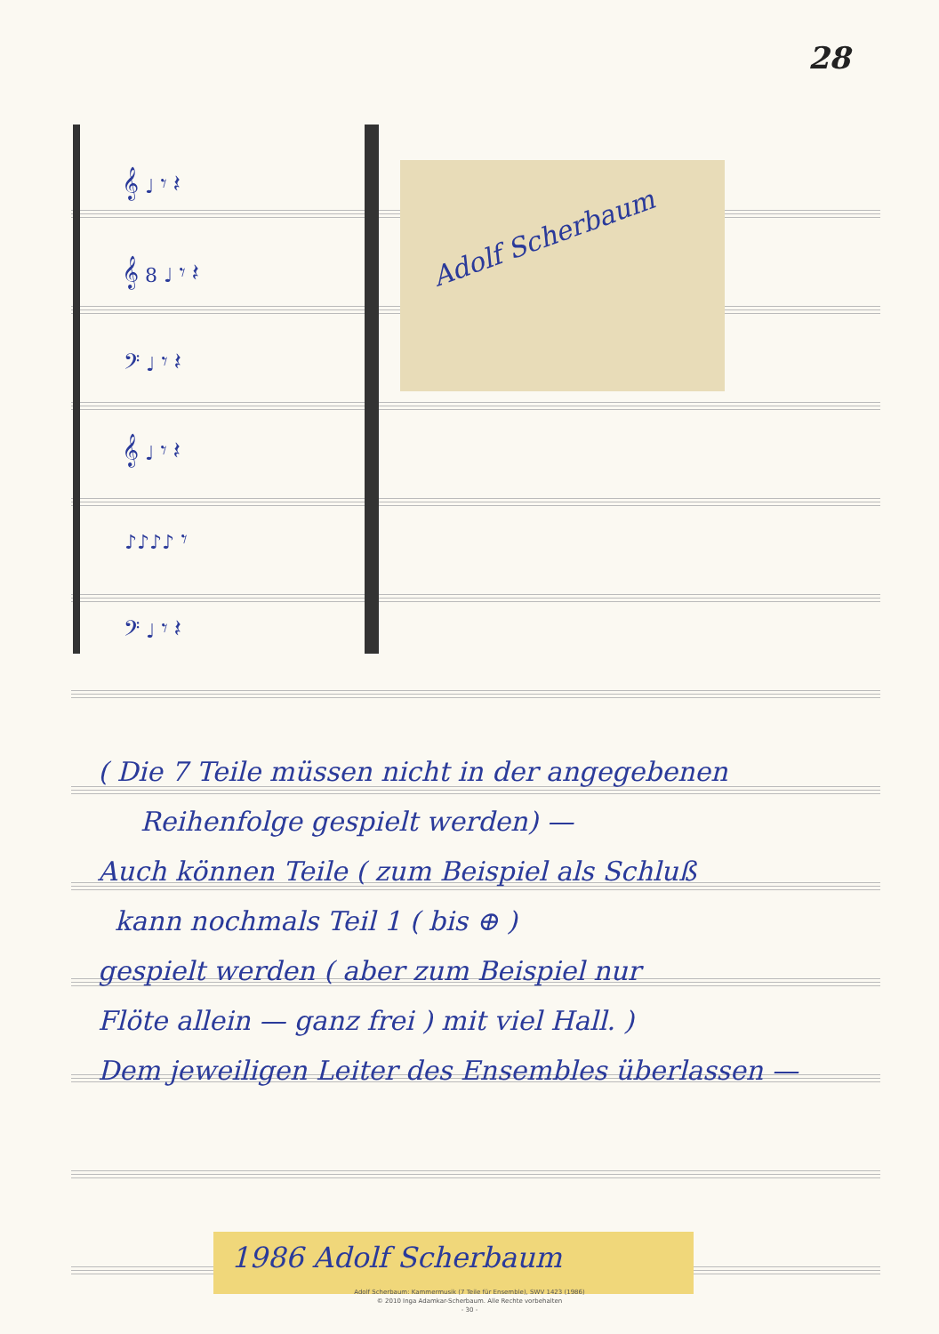28
𝄞 ♩ 𝄾 𝄽
𝄞 8 ♩ 𝄾 𝄽
𝄢 ♩ 𝄾 𝄽
𝄞 ♩ 𝄾 𝄽
♪♪♪♪ 𝄾
𝄢 ♩ 𝄾 𝄽
Adolf Scherbaum
( Die 7 Teile müssen nicht in der angegebenen
Reihenfolge gespielt werden) —
Auch können Teile ( zum Beispiel als Schluß
kann nochmals Teil 1 ( bis ⊕ )
gespielt werden ( aber zum Beispiel nur
Flöte allein — ganz frei ) mit viel Hall. )
Dem jeweiligen Leiter des Ensembles überlassen —
1986 Adolf Scherbaum
Adolf Scherbaum: Kammermusik (7 Teile für Ensemble), SWV 1423 (1986)
© 2010 Inga Adamkar-Scherbaum. Alle Rechte vorbehalten
- 30 -